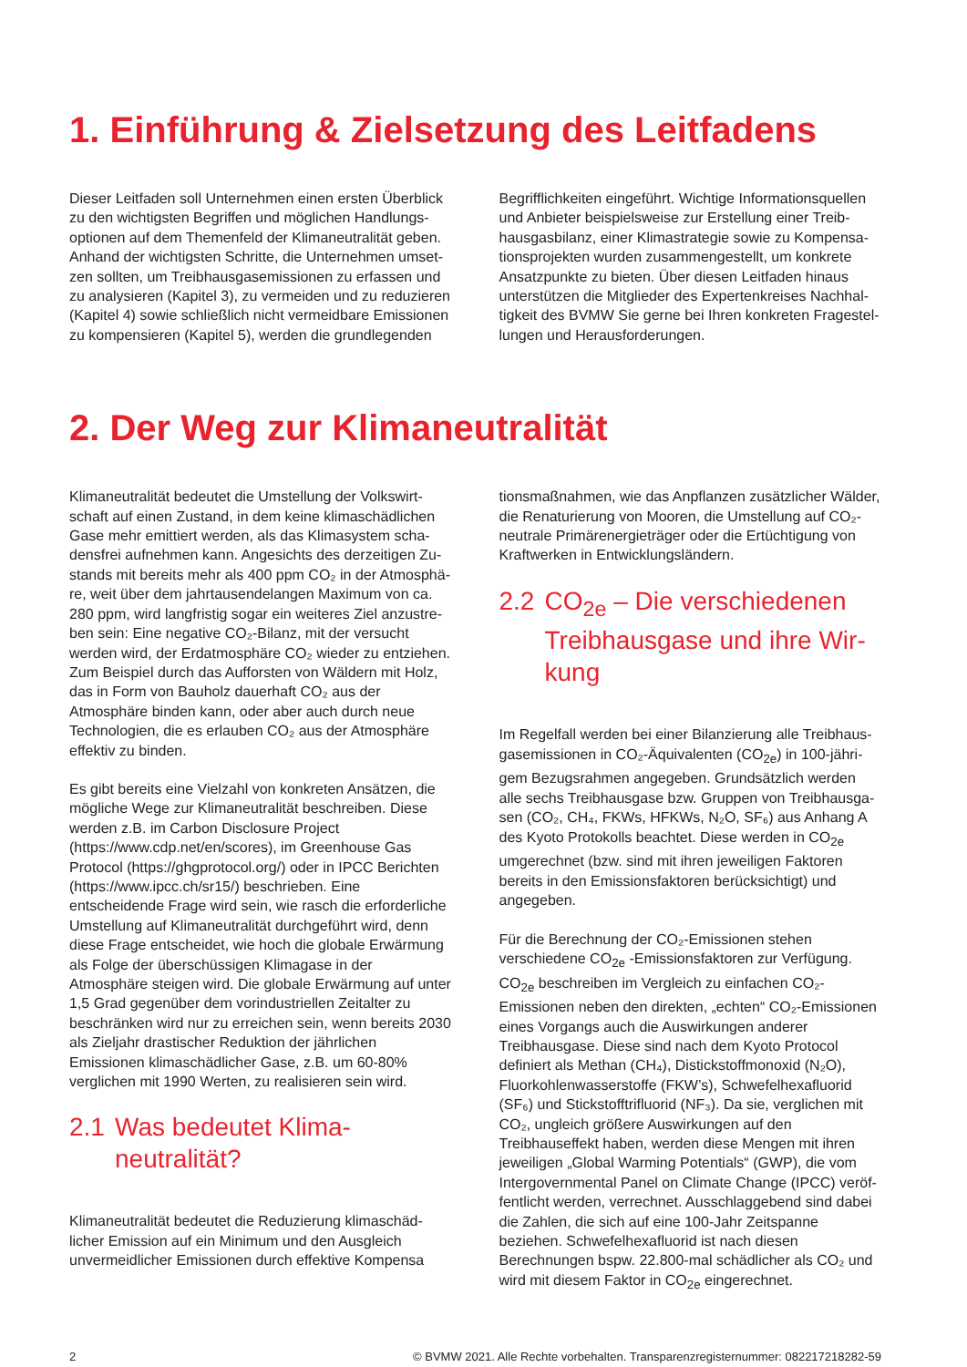1. Einführung & Zielsetzung des Leitfadens
Dieser Leitfaden soll Unternehmen einen ersten Überblick zu den wichtigsten Begriffen und möglichen Handlungs­optionen auf dem Themenfeld der Klimaneutralität geben. Anhand der wichtigsten Schritte, die Unternehmen umset­zen sollten, um Treibhausgasemissionen zu erfassen und zu analysieren (Kapitel 3), zu vermeiden und zu reduzieren (Kapitel 4) sowie schließlich nicht vermeidbare Emissionen zu kompensieren (Kapitel 5), werden die grundlegenden
Begrifflichkeiten eingeführt. Wichtige Informationsquellen und Anbieter beispielsweise zur Erstellung einer Treib­hausgasbilanz, einer Klimastrategie sowie zu Kompensa­tionsprojekten wurden zusammengestellt, um konkrete Ansatzpunkte zu bieten. Über diesen Leitfaden hinaus unterstützen die Mitglieder des Expertenkreises Nachhal­tigkeit des BVMW Sie gerne bei Ihren konkreten Fragestel­lungen und Herausforderungen.
2. Der Weg zur Klimaneutralität
Klimaneutralität bedeutet die Umstellung der Volkswirt­schaft auf einen Zustand, in dem keine klimaschädlichen Gase mehr emittiert werden, als das Klimasystem scha­densfrei aufnehmen kann. Angesichts des derzeitigen Zu­stands mit bereits mehr als 400 ppm CO₂ in der Atmosphä­re, weit über dem jahrtausendelangen Maximum von ca. 280 ppm, wird langfristig sogar ein weiteres Ziel anzustre­ben sein: Eine negative CO₂-Bilanz, mit der versucht werden wird, der Erdatmosphäre CO₂ wieder zu entziehen. Zum Beispiel durch das Aufforsten von Wäldern mit Holz, das in Form von Bauholz dauerhaft CO₂ aus der Atmosphäre binden kann, oder aber auch durch neue Technologien, die es erlauben CO₂ aus der Atmosphäre effektiv zu binden.
Es gibt bereits eine Vielzahl von konkreten Ansätzen, die mögliche Wege zur Klimaneutralität beschreiben. Diese werden z.B. im Carbon Disclosure Project (https://www.cdp.net/en/scores), im Greenhouse Gas Protocol (https://ghgprotocol.org/) oder in IPCC Berichten (https://www.ipcc.ch/sr15/) beschrieben. Eine entscheidende Frage wird sein, wie rasch die erforderliche Umstellung auf Klimaneut­ralität durchgeführt wird, denn diese Frage entscheidet, wie hoch die globale Erwärmung als Folge der überschüssigen Klimagase in der Atmosphäre steigen wird. Die globale Erwärmung auf unter 1,5 Grad gegenüber dem vorindust­riellen Zeitalter zu beschränken wird nur zu erreichen sein, wenn bereits 2030 als Zieljahr drastischer Reduktion der jährlichen Emissionen klimaschädlicher Gase, z.B. um 60-80% verglichen mit 1990 Werten, zu realisieren sein wird.
2.1 Was bedeutet Klima­neutralität?
Klimaneutralität bedeutet die Reduzierung klimaschäd­licher Emission auf ein Minimum und den Ausgleich unvermeidlicher Emissionen durch effektive Kompensa­
tionsmaßnahmen, wie das Anpflanzen zusätzlicher Wälder, die Renaturierung von Mooren, die Umstellung auf CO₂-neutrale Primärenergieträger oder die Ertüchtigung von Kraftwerken in Entwicklungsländern.
2.2 CO<sub>2e</sub> – Die verschiedenen Treibhausgase und ihre Wir­kung
Im Regelfall werden bei einer Bilanzierung alle Treibhaus­gasemissionen in CO₂-Äquivalenten (CO<sub>2e</sub>) in 100-jähri­gem Bezugsrahmen angegeben. Grundsätzlich werden alle sechs Treibhausgase bzw. Gruppen von Treibhausga­sen (CO₂, CH₄, FKWs, HFKWs, N₂O, SF₆) aus Anhang A des Kyoto Protokolls beachtet. Diese werden in CO<sub>2e</sub> umgerech­net (bzw. sind mit ihren jeweiligen Faktoren bereits in den Emissionsfaktoren berücksichtigt) und angegeben.
Für die Berechnung der CO₂-Emissionen stehen verschiede­ne CO<sub>2e</sub> -Emissionsfaktoren zur Verfügung. CO<sub>2e</sub> beschrei­ben im Vergleich zu einfachen CO₂-Emissionen neben den direkten, „echten“ CO₂-Emissionen eines Vorgangs auch die Auswirkungen anderer Treibhausgase. Diese sind nach dem Kyoto Protocol definiert als Methan (CH₄), Distick­stoffmonoxid (N₂O), Fluorkohlenwasserstoffe (FKW’s), Schwefelhexafluorid (SF₆) und Stickstofftrifluorid (NF₃). Da sie, verglichen mit CO₂, ungleich größere Auswirkungen auf den Treibhauseffekt haben, werden diese Mengen mit ihren jeweiligen „Global Warming Potentials“ (GWP), die vom Intergovernmental Panel on Climate Change (IPCC) veröf­fentlicht werden, verrechnet. Ausschlaggebend sind dabei die Zahlen, die sich auf eine 100-Jahr Zeitspanne beziehen. Schwefelhexafluorid ist nach diesen Berechnungen bspw. 22.800-mal schädlicher als CO₂ und wird mit diesem Faktor in CO<sub>2e</sub> eingerechnet.
2 © BVMW 2021. Alle Rechte vorbehalten. Transparenzregisternummer: 082217218282-59